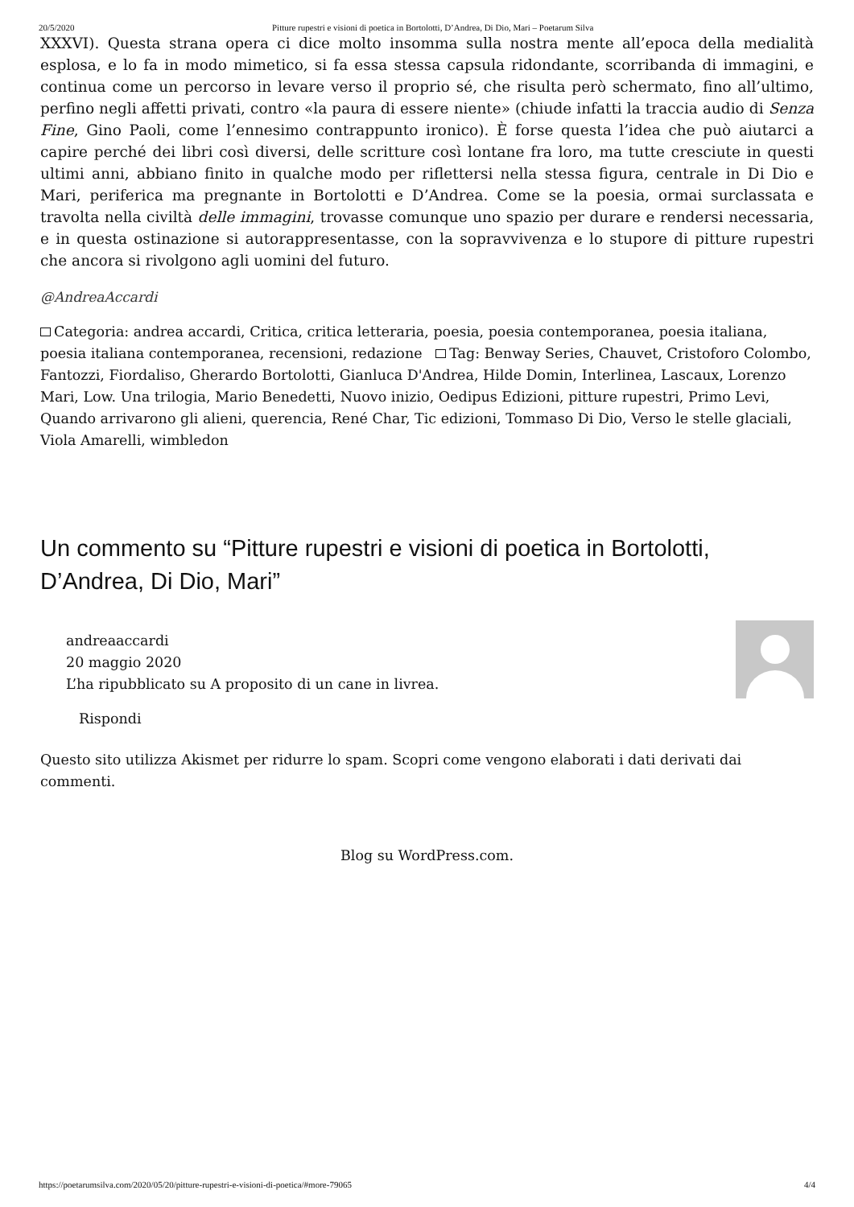20/5/2020 Pitture rupestri e visioni di poetica in Bortolotti, D’Andrea, Di Dio, Mari – Poetarum Silva
XXXVI). Questa strana opera ci dice molto insomma sulla nostra mente all’epoca della medialità esplosa, e lo fa in modo mimetico, si fa essa stessa capsula ridondante, scorribanda di immagini, e continua come un percorso in levare verso il proprio sé, che risulta però schermato, fino all’ultimo, perfino negli affetti privati, contro «la paura di essere niente» (chiude infatti la traccia audio di Senza Fine, Gino Paoli, come l’ennesimo contrappunto ironico). È forse questa l’idea che può aiutarci a capire perché dei libri così diversi, delle scritture così lontane fra loro, ma tutte cresciute in questi ultimi anni, abbiano finito in qualche modo per riflettersi nella stessa figura, centrale in Di Dio e Mari, periferica ma pregnante in Bortolotti e D’Andrea. Come se la poesia, ormai surclassata e travolta nella civiltà delle immagini, trovasse comunque uno spazio per durare e rendersi necessaria, e in questa ostinazione si autorappresentasse, con la sopravvivenza e lo stupore di pitture rupestri che ancora si rivolgono agli uomini del futuro.
@AndreaAccardi
Categoria: andrea accardi, Critica, critica letteraria, poesia, poesia contemporanea, poesia italiana, poesia italiana contemporanea, recensioni, redazione Tag: Benway Series, Chauvet, Cristoforo Colombo, Fantozzi, Fiordaliso, Gherardo Bortolotti, Gianluca D'Andrea, Hilde Domin, Interlinea, Lascaux, Lorenzo Mari, Low. Una trilogia, Mario Benedetti, Nuovo inizio, Oedipus Edizioni, pitture rupestri, Primo Levi, Quando arrivarono gli alieni, querencia, René Char, Tic edizioni, Tommaso Di Dio, Verso le stelle glaciali, Viola Amarelli, wimbledon
Un commento su “Pitture rupestri e visioni di poetica in Bortolotti, D’Andrea, Di Dio, Mari”
andreaaccardi
20 maggio 2020
L’ha ripubblicato su A proposito di un cane in livrea.
Rispondi
Questo sito utilizza Akismet per ridurre lo spam. Scopri come vengono elaborati i dati derivati dai commenti.
Blog su WordPress.com.
https://poetarumsilva.com/2020/05/20/pitture-rupestri-e-visioni-di-poetica/#more-79065 4/4